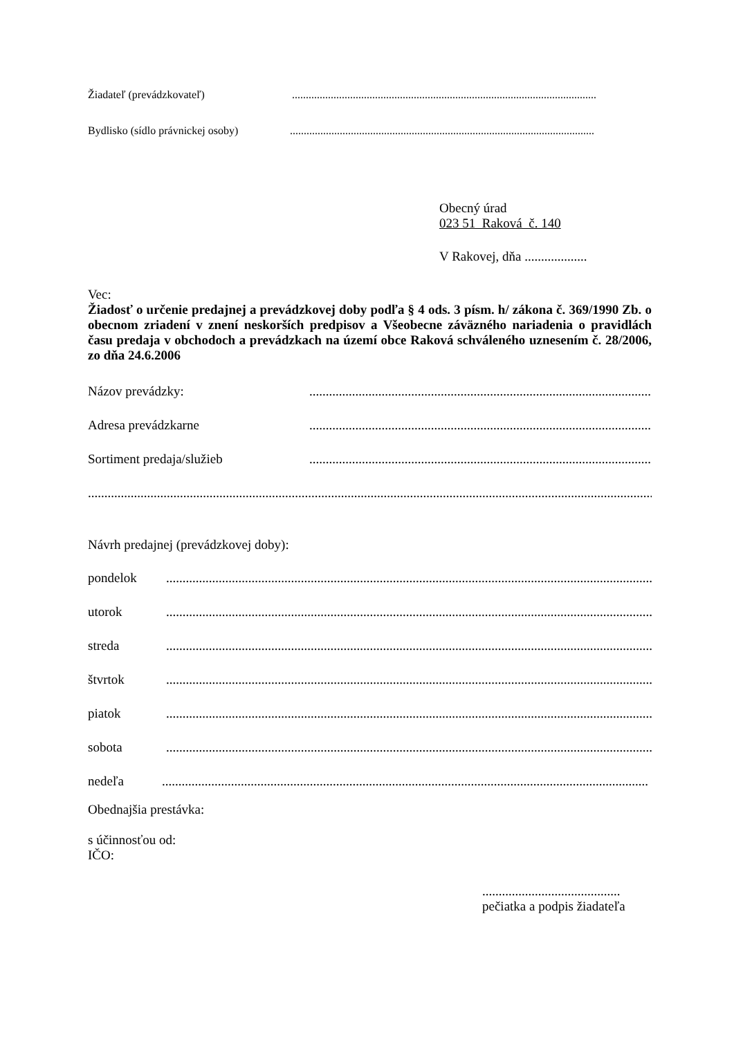Žiadateľ (prevádzkovateľ)..............................................................................................................
Bydlisko (sídlo právnickej osoby)..............................................................................................................
Obecný úrad
023 51 Raková č. 140
V Rakovej, dňa ...................
Vec:
Žiadosť o určenie predajnej a prevádzkovej doby podľa § 4 ods. 3 písm. h/ zákona č. 369/1990 Zb. o obecnom zriadení v znení neskorších predpisov a Všeobecne záväzného nariadenia o pravidlách času predaja v obchodoch a prevádzkach na území obce Raková schváleného uznesením č. 28/2006, zo dňa 24.6.2006
Názov prevádzky:......................................................................................................................
Adresa prevádzkarne......................................................................................................................
Sortiment predaja/služieb......................................................................................................................
..................................................................................................................................................................................
Návrh predajnej (prevádzkovej doby):
pondelok....................................................................................................................................................
utorok....................................................................................................................................................
streda....................................................................................................................................................
štvrtok....................................................................................................................................................
piatok....................................................................................................................................................
sobota....................................................................................................................................................
nedeľa....................................................................................................................................................
Obednajšia prestávka:
s účinnosťou od:
IČO:
..........................................
pečiatka a podpis žiadateľa